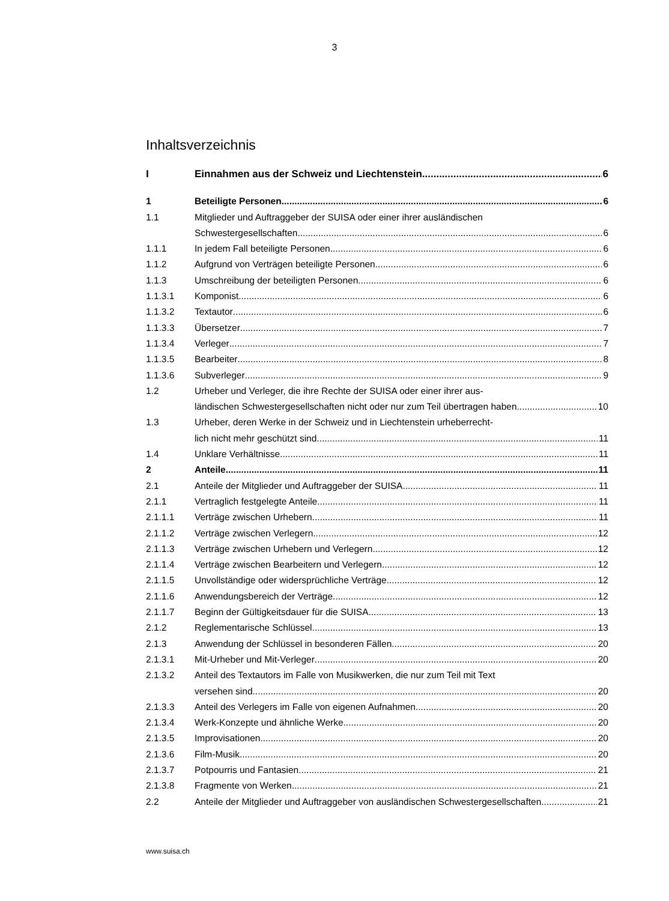3
Inhaltsverzeichnis
I Einnahmen aus der Schweiz und Liechtenstein 6
1 Beteiligte Personen 6
1.1 Mitglieder und Auftraggeber der SUISA oder einer ihrer ausländischen
Schwestergesellschaften 6
1.1.1 In jedem Fall beteiligte Personen 6
1.1.2 Aufgrund von Verträgen beteiligte Personen 6
1.1.3 Umschreibung der beteiligten Personen 6
1.1.3.1 Komponist 6
1.1.3.2 Textautor 6
1.1.3.3 Übersetzer 7
1.1.3.4 Verleger 7
1.1.3.5 Bearbeiter 8
1.1.3.6 Subverleger 9
1.2 Urheber und Verleger, die ihre Rechte der SUISA oder einer ihrer aus-
ländischen Schwestergesellschaften nicht oder nur zum Teil übertragen haben 10
1.3 Urheber, deren Werke in der Schweiz und in Liechtenstein urheberrecht-
lich nicht mehr geschützt sind 11
1.4 Unklare Verhältnisse 11
2 Anteile 11
2.1 Anteile der Mitglieder und Auftraggeber der SUISA 11
2.1.1 Vertraglich festgelegte Anteile 11
2.1.1.1 Verträge zwischen Urhebern 11
2.1.1.2 Verträge zwischen Verlegern 12
2.1.1.3 Verträge zwischen Urhebern und Verlegern 12
2.1.1.4 Verträge zwischen Bearbeitern und Verlegern 12
2.1.1.5 Unvollständige oder widersprüchliche Verträge 12
2.1.1.6 Anwendungsbereich der Verträge 12
2.1.1.7 Beginn der Gültigkeitsdauer für die SUISA 13
2.1.2 Reglementarische Schlüssel 13
2.1.3 Anwendung der Schlüssel in besonderen Fällen 20
2.1.3.1 Mit-Urheber und Mit-Verleger 20
2.1.3.2 Anteil des Textautors im Falle von Musikwerken, die nur zum Teil mit Text
versehen sind 20
2.1.3.3 Anteil des Verlegers im Falle von eigenen Aufnahmen 20
2.1.3.4 Werk-Konzepte und ähnliche Werke 20
2.1.3.5 Improvisationen 20
2.1.3.6 Film-Musik 20
2.1.3.7 Potpourris und Fantasien 21
2.1.3.8 Fragmente von Werken 21
2.2 Anteile der Mitglieder und Auftraggeber von ausländischen Schwestergesellschaften 21
www.suisa.ch